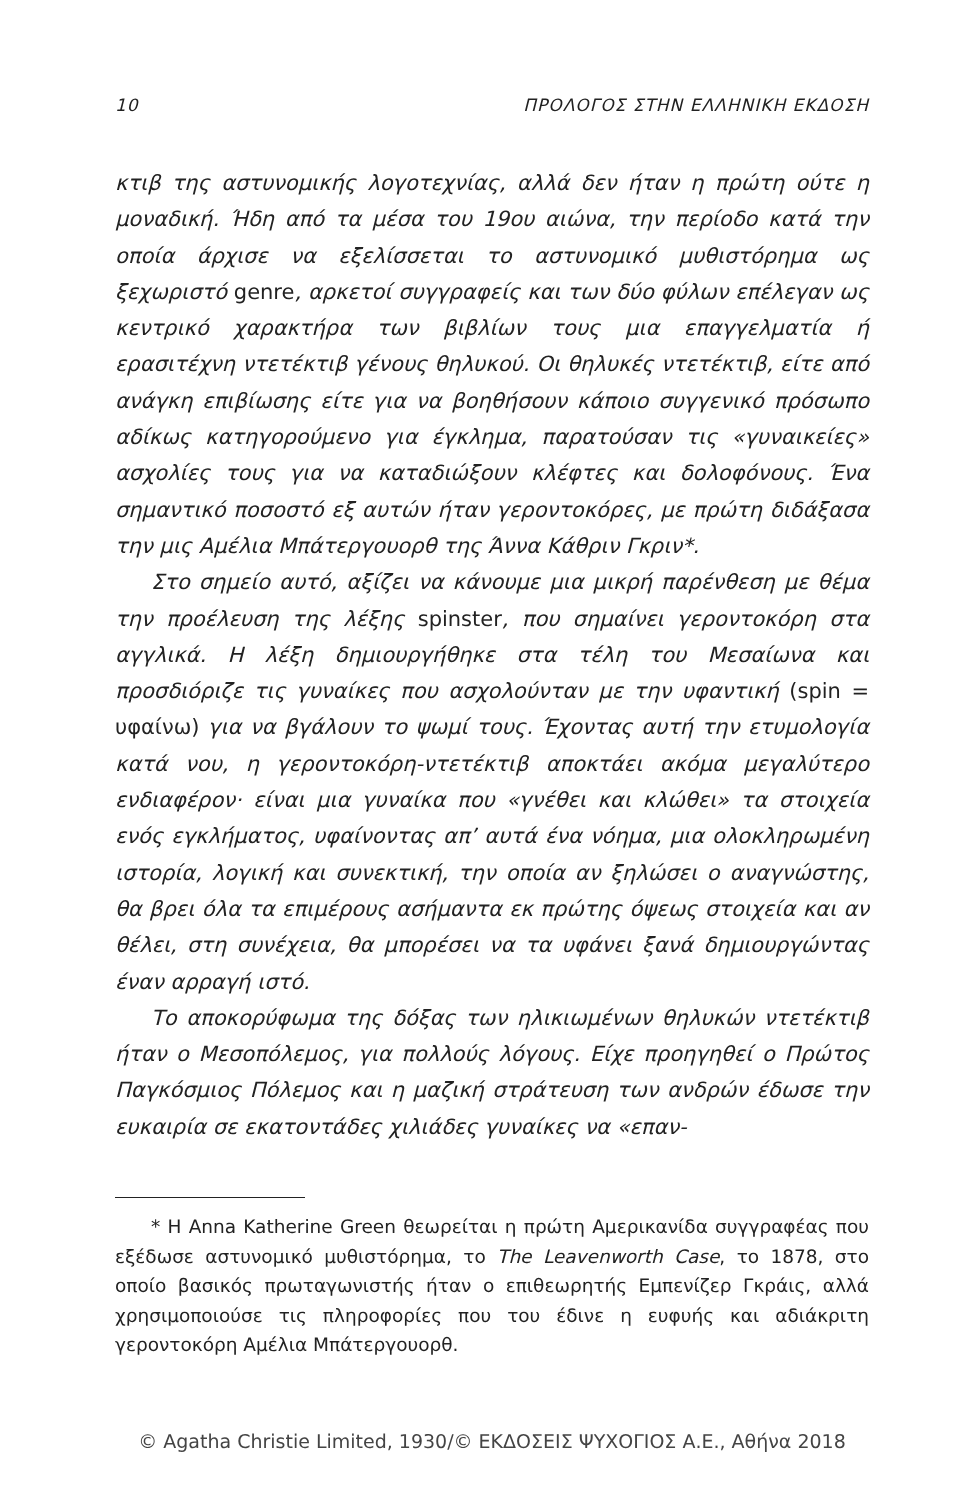10 ΠΡΟΛΟΓΟΣ ΣΤΗΝ ΕΛΛΗΝΙΚΗ ΕΚΔΟΣΗ
κτιβ της αστυνομικής λογοτεχνίας, αλλά δεν ήταν η πρώτη ούτε η μοναδική. Ήδη από τα μέσα του 19ου αιώνα, την περίοδο κατά την οποία άρχισε να εξελίσσεται το αστυνομικό μυθιστόρημα ως ξεχωριστό genre, αρκετοί συγγραφείς και των δύο φύλων επέλεγαν ως κεντρικό χαρακτήρα των βιβλίων τους μια επαγγελματία ή ερασιτέχνη ντετέκτιβ γένους θηλυκού. Οι θηλυκές ντετέκτιβ, είτε από ανάγκη επιβίωσης είτε για να βοηθήσουν κάποιο συγγενικό πρόσωπο αδίκως κατηγορούμενο για έγκλημα, παρατούσαν τις «γυναικείες» ασχολίες τους για να καταδιώξουν κλέφτες και δολοφόνους. Ένα σημαντικό ποσοστό εξ αυτών ήταν γεροντοκόρες, με πρώτη διδάξασα την μις Αμέλια Μπάτεργουορθ της Άννα Κάθριν Γκριν*.
Στο σημείο αυτό, αξίζει να κάνουμε μια μικρή παρένθεση με θέμα την προέλευση της λέξης spinster, που σημαίνει γεροντοκόρη στα αγγλικά. Η λέξη δημιουργήθηκε στα τέλη του Μεσαίωνα και προσδιόριζε τις γυναίκες που ασχολούνταν με την υφαντική (spin = υφαίνω) για να βγάλουν το ψωμί τους. Έχοντας αυτή την ετυμολογία κατά νου, η γεροντοκόρη-ντετέκτιβ αποκτάει ακόμα μεγαλύτερο ενδιαφέρον· είναι μια γυναίκα που «γνέθει και κλώθει» τα στοιχεία ενός εγκλήματος, υφαίνοντας απ’ αυτά ένα νόημα, μια ολοκληρωμένη ιστορία, λογική και συνεκτική, την οποία αν ξηλώσει ο αναγνώστης, θα βρει όλα τα επιμέρους ασήμαντα εκ πρώτης όψεως στοιχεία και αν θέλει, στη συνέχεια, θα μπορέσει να τα υφάνει ξανά δημιουργώντας έναν αρραγή ιστό.
Το αποκορύφωμα της δόξας των ηλικιωμένων θηλυκών ντετέκτιβ ήταν ο Μεσοπόλεμος, για πολλούς λόγους. Είχε προηγηθεί ο Πρώτος Παγκόσμιος Πόλεμος και η μαζική στράτευση των ανδρών έδωσε την ευκαιρία σε εκατοντάδες χιλιάδες γυναίκες να «επαν-
* Η Anna Katherine Green θεωρείται η πρώτη Αμερικανίδα συγγραφέας που εξέδωσε αστυνομικό μυθιστόρημα, το The Leavenworth Case, το 1878, στο οποίο βασικός πρωταγωνιστής ήταν ο επιθεωρητής Εμπενίζερ Γκράις, αλλά χρησιμοποιούσε τις πληροφορίες που του έδινε η ευφυής και αδιάκριτη γεροντοκόρη Αμέλια Μπάτεργουορθ.
© Agatha Christie Limited, 1930/© ΕΚΔΟΣΕΙΣ ΨΥΧΟΓΙΟΣ Α.Ε., Αθήνα 2018